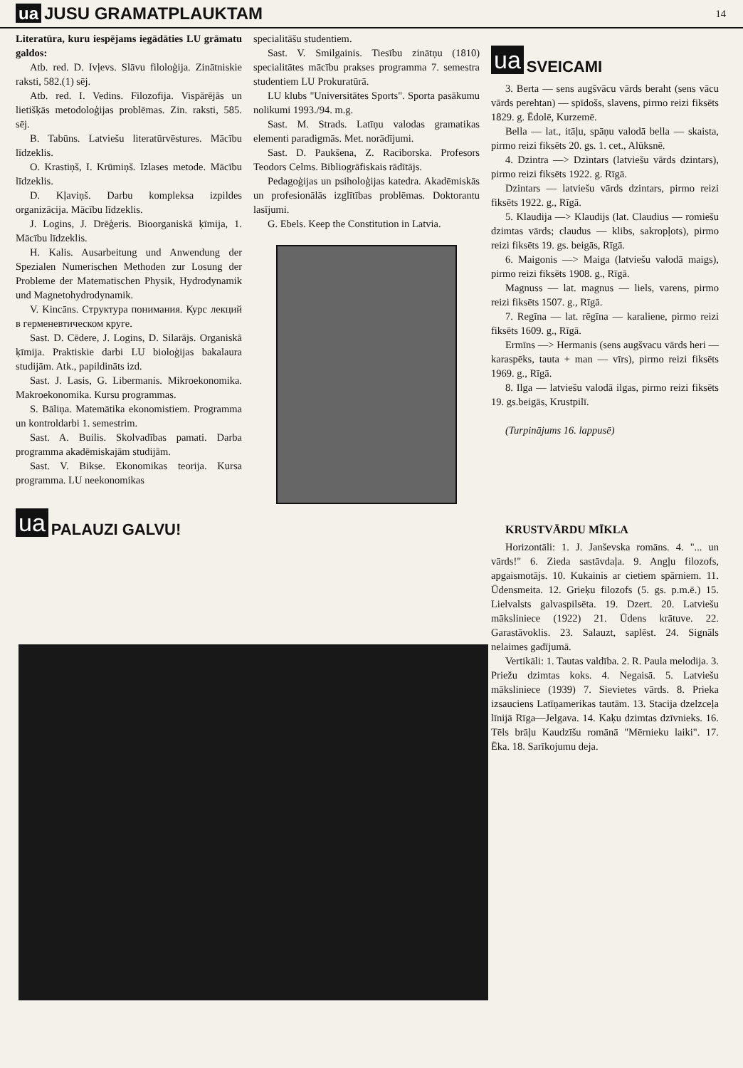ua JUSU GRAMATPLAUKTAM 14
Literatūra, kuru iespējams iegādāties LU grāmatu galdos:
Atb. red. D. Ivļevs. Slāvu filoloģija. Zinātniskie raksti, 582.(1) sēj.
Atb. red. I. Vedins. Filozofija. Vispārējās un lietišķās metodoloģijas problēmas. Zin. raksti, 585. sēj.
B. Tabūns. Latviešu literatūrvēstures. Mācību līdzeklis.
O. Krastiņš, I. Krūmiņš. Izlases metode. Mācību līdzeklis.
D. Kļaviņš. Darbu kompleksa izpildes organizācija. Mācību līdzeklis.
J. Logins, J. Drēģeris. Bioorganiskā ķīmija, 1. Mācību līdzeklis.
H. Kalis. Ausarbeitung und Anwendung der Spezialen Numerischen Methoden zur Losung der Probleme der Matematischen Physik, Hydrodynamik und Magnetohydrodynamik.
V. Kincāns. Структура понимания. Курс лекций в герменевтическом круге.
Sast. D. Cēdere, J. Logins, D. Silarājs. Organiskā ķīmija. Praktiskie darbi LU bioloģijas bakalaura studijām. Atk., papildināts izd.
Sast. J. Lasis, G. Libermanis. Mikroekonomika. Makroekonomika. Kursu programmas.
S. Bāliņa. Matemātika ekonomistiem. Programma un kontroldarbi 1. semestrim.
Sast. A. Builis. Skolvadības pamati. Darba programma akadēmiskajām studijām.
Sast. V. Bikse. Ekonomikas teorija. Kursa programma. LU neekonomikas
ua PALAUZI GALVU!
specialitāšu studentiem.
Sast. V. Smilgainis. Tiesību zinātņu (1810) specialitātes mācību prakses programma 7. semestra studentiem LU Prokuratūrā.
LU klubs "Universitātes Sports". Sporta pasākumu nolikumi 1993./94. m.g.
Sast. M. Strads. Latīņu valodas gramatikas elementi paradigmās. Met. norādījumi.
Sast. D. Paukšena, Z. Raciborska. Profesors Teodors Celms. Bibliogrāfiskais rādītājs.
Pedagoģijas un psiholoģijas katedra. Akadēmiskās un profesionālās izglītības problēmas. Doktorantu lasījumi.
G. Ebels. Keep the Constitution in Latvia.
ua SVEICAMI
3. Berta — sens augšvācu vārds beraht (sens vācu vārds perehtan) — spīdošs, slavens, pirmo reizi fiksēts 1829. g. Ēdolē, Kurzemē.
Bella — lat., itāļu, spāņu valodā bella — skaista, pirmo reizi fiksēts 20. gs. 1. cet., Alūksnē.
4. Dzintra —> Dzintars (latviešu vārds dzintars), pirmo reizi fiksēts 1922. g. Rīgā.
Dzintars — latviešu vārds dzintars, pirmo reizi fiksēts 1922. g., Rīgā.
5. Klaudija —> Klaudijs (lat. Claudius — romiešu dzimtas vārds; claudus — klibs, sakropļots), pirmo reizi fiksēts 19. gs. beigās, Rīgā.
6. Maigonis —> Maiga (latviešu valodā maigs), pirmo reizi fiksēts 1908. g., Rīgā.
Magnuss — lat. magnus — liels, varens, pirmo reizi fiksēts 1507. g., Rīgā.
7. Regīna — lat. rēgīna — karaliene, pirmo reizi fiksēts 1609. g., Rīgā.
Ermīns —> Hermanis (sens augšvacu vārds heri — karaspēks, tauta + man — vīrs), pirmo reizi fiksēts 1969. g., Rīgā.
8. Ilga — latviešu valodā ilgas, pirmo reizi fiksēts 19. gs.beigās, Krustpilī.
(Turpinājums 16. lappusē)
KRUSTVĀRDU MĪKLA
Horizontāli: 1. J. Janševska romāns. 4. "... un vārds!" 6. Zieda sastāvdaļa. 9. Angļu filozofs, apgaismotājs. 10. Kukainis ar cietiem spārniem. 11. Ūdensmeita. 12. Grieķu filozofs (5. gs. p.m.ē.) 15. Lielvalsts galvaspilsēta. 19. Dzert. 20. Latviešu māksliniece (1922) 21. Ūdens krātuve. 22. Garastāvoklis. 23. Salauzt, saplēst. 24. Signāls nelaimes gadījumā.
Vertikāli: 1. Tautas valdība. 2. R. Paula melodija. 3. Priežu dzimtas koks. 4. Negaisā. 5. Latviešu māksliniece (1939) 7. Sievietes vārds. 8. Prieka izsauciens Latīņamerikas tautām. 13. Stacija dzelzceļa līnijā Rīga—Jelgava. 14. Kaķu dzimtas dzīvnieks. 16. Tēls brāļu Kaudzīšu romānā "Mērnieku laiki". 17. Ēka. 18. Sarīkojumu deja.